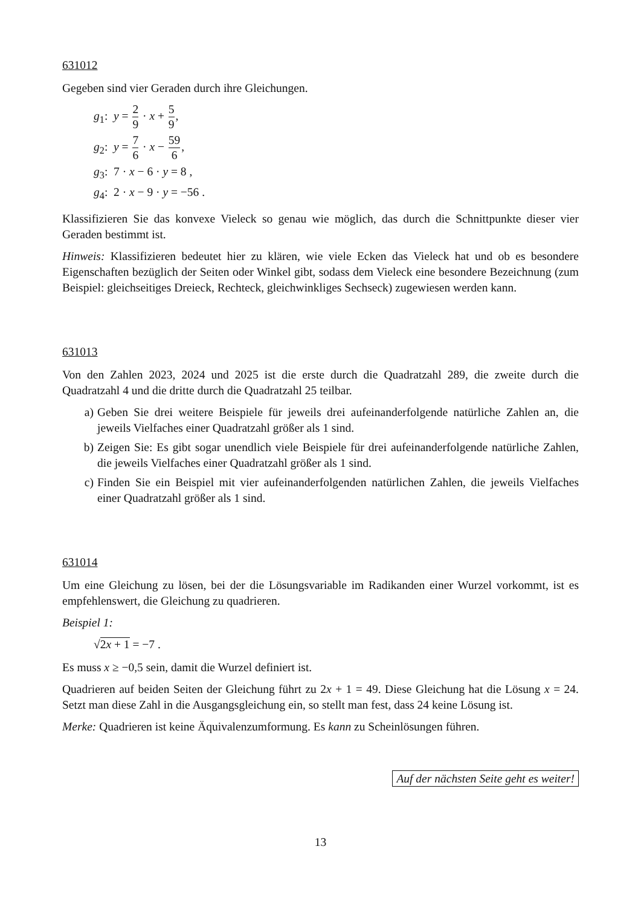631012
Gegeben sind vier Geraden durch ihre Gleichungen.
g<sub>1</sub>: y = 2 9 · x + 5 9,
g<sub>2</sub>: y = 7 6 · x − 59 6,
g<sub>3</sub>: 7 · x − 6 · y = 8 ,
g<sub>4</sub>: 2 · x − 9 · y = −56 .
Klassifizieren Sie das konvexe Vieleck so genau wie möglich, das durch die Schnittpunkte dieser vier Geraden bestimmt ist.
Hinweis: Klassifizieren bedeutet hier zu klären, wie viele Ecken das Vieleck hat und ob es besondere Eigenschaften bezüglich der Seiten oder Winkel gibt, sodass dem Vieleck eine besondere Bezeichnung (zum Beispiel: gleichseitiges Dreieck, Rechteck, gleichwinkliges Sechseck) zugewiesen werden kann.
631013
Von den Zahlen 2023, 2024 und 2025 ist die erste durch die Quadratzahl 289, die zweite durch die Quadratzahl 4 und die dritte durch die Quadratzahl 25 teilbar.
a) Geben Sie drei weitere Beispiele für jeweils drei aufeinanderfolgende natürliche Zahlen an, die jeweils Vielfaches einer Quadratzahl größer als 1 sind.
b) Zeigen Sie: Es gibt sogar unendlich viele Beispiele für drei aufeinanderfolgende natürliche Zahlen, die jeweils Vielfaches einer Quadratzahl größer als 1 sind.
c) Finden Sie ein Beispiel mit vier aufeinanderfolgenden natürlichen Zahlen, die jeweils Vielfaches einer Quadratzahl größer als 1 sind.
631014
Um eine Gleichung zu lösen, bei der die Lösungsvariable im Radikanden einer Wurzel vorkommt, ist es empfehlenswert, die Gleichung zu quadrieren.
Beispiel 1:
√2x + 1 = −7 .
Es muss x ≥ −0,5 sein, damit die Wurzel definiert ist.
Quadrieren auf beiden Seiten der Gleichung führt zu 2x + 1 = 49. Diese Gleichung hat die Lösung x = 24. Setzt man diese Zahl in die Ausgangsgleichung ein, so stellt man fest, dass 24 keine Lösung ist.
Merke: Quadrieren ist keine Äquivalenzumformung. Es kann zu Scheinlösungen führen.
Auf der nächsten Seite geht es weiter!
13